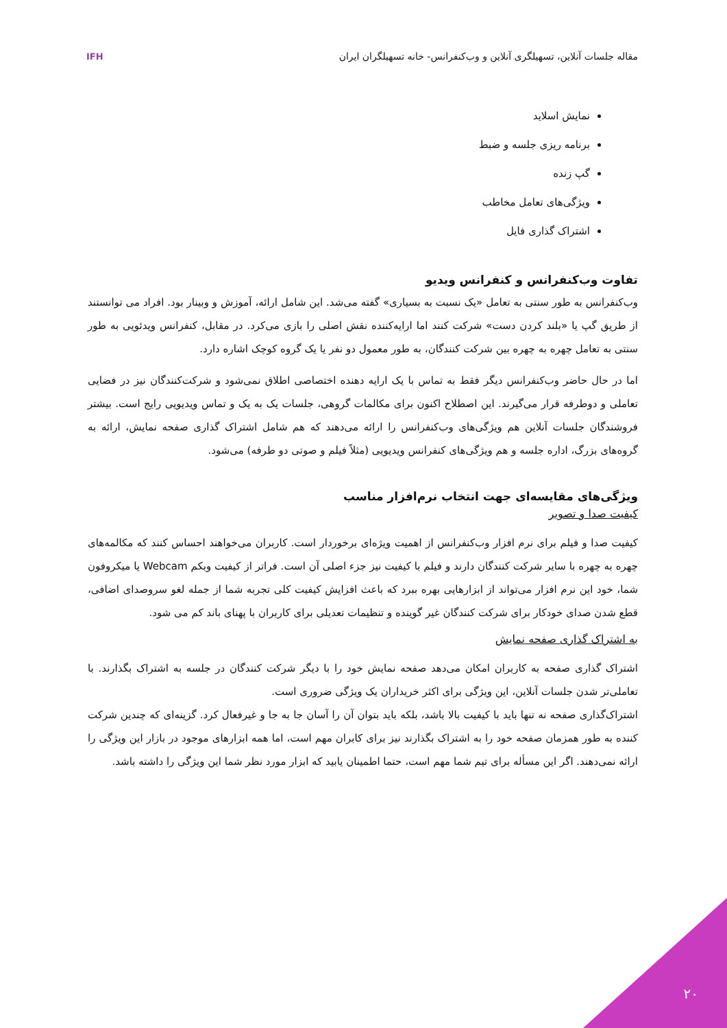مقاله جلسات آنلاین، تسهیلگری آنلاین و وب‌کنفرانس- خانه تسهیلگران ایران
IFH
نمایش اسلاید
برنامه ریزی جلسه و ضبط
گپ زنده
ویژگی‌های تعامل مخاطب
اشتراک گذاری فایل
تفاوت وب‌کنفرانس و کنفرانس ویدیو
وب‌کنفرانس به طور سنتی به تعامل «یک نسبت به بسیاری» گفته می‌شد. این شامل ارائه، آموزش و وبینار بود. افراد می توانستند از طریق گپ یا «بلند کردن دست» شرکت کنند اما ارایه‌کننده نقش اصلی را بازی می‌کرد. در مقابل، کنفرانس ویدئویی به طور سنتی به تعامل چهره به چهره بین شرکت کنندگان، به طور معمول دو نفر یا یک گروه کوچک اشاره دارد.
اما در حال حاضر وب‌کنفرانس دیگر فقط به تماس با یک ارایه دهنده اختصاصی اطلاق نمی‌شود و شرکت‌کنندگان نیز در فضایی تعاملی و دوطرفه قرار می‌گیرند. این اصطلاح اکنون برای مکالمات گروهی، جلسات یک به یک و تماس ویدیویی رایج است. بیشتر فروشندگان جلسات آنلاین هم ویژگی‌های وب‌کنفرانس را ارائه می‌دهند که هم شامل اشتراک گذاری صفحه نمایش، ارائه به گروه‌های بزرگ، اداره جلسه و هم ویژگی‌های کنفرانس ویدیویی (مثلاً فیلم و صوتی دو طرفه) می‌شود.
ویژگی‌های مقایسه‌ای جهت انتخاب نرم‌افزار مناسب
کیفیت صدا و تصویر
کیفیت صدا و فیلم برای نرم افزار وب‌کنفرانس از اهمیت ویژه‌ای برخوردار است. کاربران می‌خواهند احساس کنند که مکالمه‌های چهره به چهره با سایر شرکت کنندگان دارند و فیلم با کیفیت نیز جزء اصلی آن است. فراتر از کیفیت وبکم Webcam یا میکروفون شما، خود این نرم افزار می‌تواند از ابزارهایی بهره ببرد که باعث افزایش کیفیت کلی تجربه شما از جمله لغو سروصدای اضافی، قطع شدن صدای خودکار برای شرکت کنندگان غیر گوینده و تنظیمات تعدیلی برای کاربران با پهنای باند کم می شود.
به اشتراک گذاری صفحه نمایش
اشتراک گذاری صفحه به کاربران امکان می‌دهد صفحه نمایش خود را با دیگر شرکت کنندگان در جلسه به اشتراک بگذارند. با تعاملی‌تر شدن جلسات آنلاین، این ویژگی برای اکثر خریداران یک ویژگی ضروری است.
اشتراک‌گذاری صفحه نه تنها باید با کیفیت بالا باشد، بلکه باید بتوان آن را آسان جا به جا و غیرفعال کرد. گزینه‌ای که چندین شرکت کننده به طور همزمان صفحه خود را به اشتراک بگذارند نیز برای کابران مهم است، اما همه ابزارهای موجود در بازار این ویژگی را ارائه نمی‌دهند. اگر این مسأله برای تیم شما مهم است، حتما اطمینان یابید که ابزار مورد نظر شما این ویژگی را داشته باشد.
۲۰